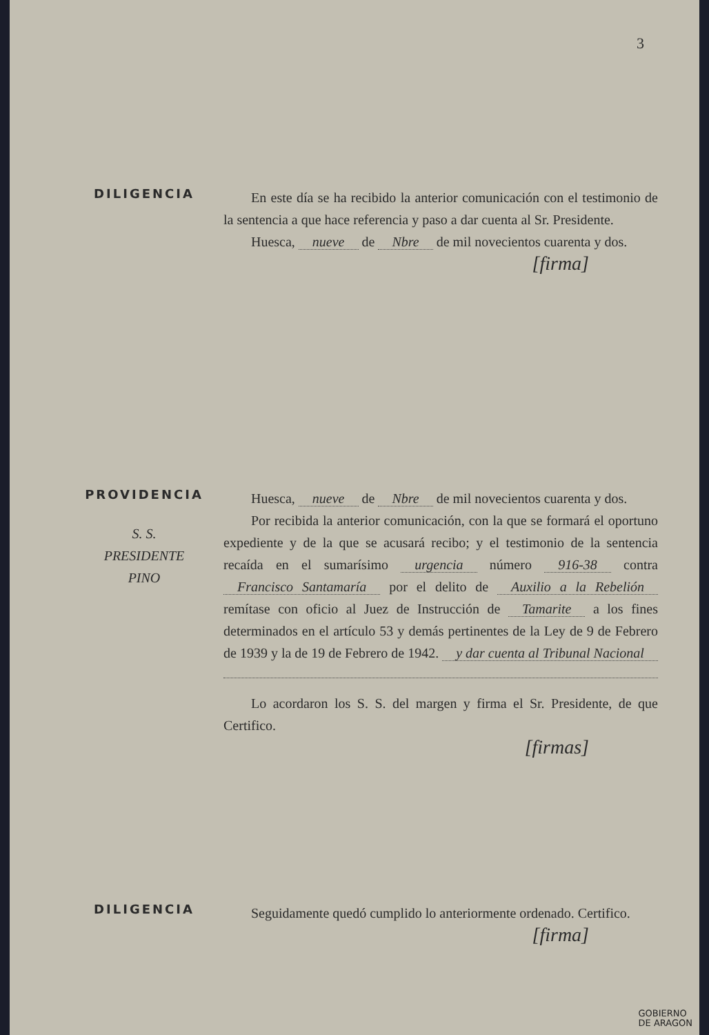3
DILIGENCIA
En este día se ha recibido la anterior comunicación con el testimonio de la sentencia a que hace referencia y paso a dar cuenta al Sr. Presidente.
Huesca, nueve de Nbre de mil novecientos cuarenta y dos.
[firma]
PROVIDENCIA
S. S.
PRESIDENTE
PINO
Huesca, nueve de Nbre de mil novecientos cuarenta y dos.
Por recibida la anterior comunicación, con la que se formará el oportuno expediente y de la que se acusará recibo; y el testimonio de la sentencia recaída en el sumarísimo urgencia número 916-38 contra Francisco Santamaría por el delito de Auxilio a la Rebelión remítase con oficio al Juez de Instrucción de Tamarite a los fines determinados en el artículo 53 y demás pertinentes de la Ley de 9 de Febrero de 1939 y la de 19 de Febrero de 1942. y dar cuenta al Tribunal Nacional
Lo acordaron los S. S. del margen y firma el Sr. Presidente, de que Certifico.
[firmas]
DILIGENCIA
Seguidamente quedó cumplido lo anteriormente ordenado. Certifico.
[firma]
GOBIERNO
DE ARAGON